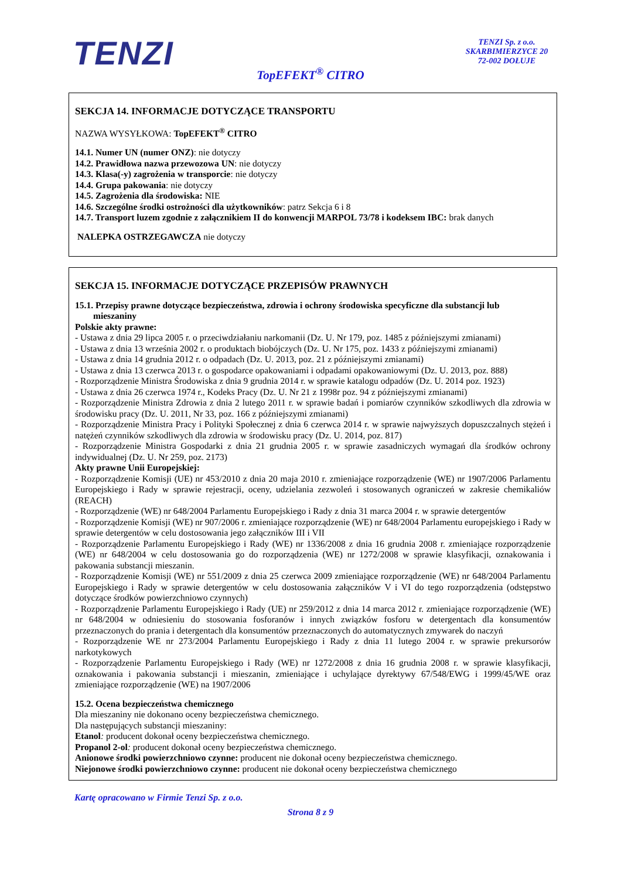TENZI
TENZI Sp. z o.o.
SKARBIMIERZYCE 20
72-002 DOŁUJE
TopEFEKT<sup>®</sup> CITRO
SEKCJA 14. INFORMACJE DOTYCZĄCE TRANSPORTU
NAZWA WYSYŁKOWA: TopEFEKT<sup>®</sup> CITRO
14.1. Numer UN (numer ONZ): nie dotyczy
14.2. Prawidłowa nazwa przewozowa UN: nie dotyczy
14.3. Klasa(-y) zagrożenia w transporcie: nie dotyczy
14.4. Grupa pakowania: nie dotyczy
14.5. Zagrożenia dla środowiska: NIE
14.6. Szczególne środki ostrożności dla użytkowników: patrz Sekcja 6 i 8
14.7. Transport luzem zgodnie z załącznikiem II do konwencji MARPOL 73/78 i kodeksem IBC: brak danych
NALEPKA OSTRZEGAWCZA nie dotyczy
SEKCJA 15. INFORMACJE DOTYCZĄCE PRZEPISÓW PRAWNYCH
15.1. Przepisy prawne dotyczące bezpieczeństwa, zdrowia i ochrony środowiska specyficzne dla substancji lub
mieszaniny
Polskie akty prawne:
- Ustawa z dnia 29 lipca 2005 r. o przeciwdziałaniu narkomanii (Dz. U. Nr 179, poz. 1485 z późniejszymi zmianami)
- Ustawa z dnia 13 września 2002 r. o produktach biobójczych (Dz. U. Nr 175, poz. 1433 z późniejszymi zmianami)
- Ustawa z dnia 14 grudnia 2012 r. o odpadach (Dz. U. 2013, poz. 21 z późniejszymi zmianami)
- Ustawa z dnia 13 czerwca 2013 r. o gospodarce opakowaniami i odpadami opakowaniowymi (Dz. U. 2013, poz. 888)
- Rozporządzenie Ministra Środowiska z dnia 9 grudnia 2014 r. w sprawie katalogu odpadów (Dz. U. 2014 poz. 1923)
- Ustawa z dnia 26 czerwca 1974 r., Kodeks Pracy (Dz. U. Nr 21 z 1998r poz. 94 z późniejszymi zmianami)
- Rozporządzenie Ministra Zdrowia z dnia 2 lutego 2011 r. w sprawie badań i pomiarów czynników szkodliwych dla zdrowia w środowisku pracy (Dz. U. 2011, Nr 33, poz. 166 z późniejszymi zmianami)
- Rozporządzenie Ministra Pracy i Polityki Społecznej z dnia 6 czerwca 2014 r. w sprawie najwyższych dopuszczalnych stężeń i natężeń czynników szkodliwych dla zdrowia w środowisku pracy (Dz. U. 2014, poz. 817)
- Rozporządzenie Ministra Gospodarki z dnia 21 grudnia 2005 r. w sprawie zasadniczych wymagań dla środków ochrony indywidualnej (Dz. U. Nr 259, poz. 2173)
Akty prawne Unii Europejskiej:
- Rozporządzenie Komisji (UE) nr 453/2010 z dnia 20 maja 2010 r. zmieniające rozporządzenie (WE) nr 1907/2006 Parlamentu Europejskiego i Rady w sprawie rejestracji, oceny, udzielania zezwoleń i stosowanych ograniczeń w zakresie chemikaliów (REACH)
- Rozporządzenie (WE) nr 648/2004 Parlamentu Europejskiego i Rady z dnia 31 marca 2004 r. w sprawie detergentów
- Rozporządzenie Komisji (WE) nr 907/2006 r. zmieniające rozporządzenie (WE) nr 648/2004 Parlamentu europejskiego i Rady w sprawie detergentów w celu dostosowania jego załączników III i VII
- Rozporządzenie Parlamentu Europejskiego i Rady (WE) nr 1336/2008 z dnia 16 grudnia 2008 r. zmieniające rozporządzenie (WE) nr 648/2004 w celu dostosowania go do rozporządzenia (WE) nr 1272/2008 w sprawie klasyfikacji, oznakowania i pakowania substancji mieszanin.
- Rozporządzenie Komisji (WE) nr 551/2009 z dnia 25 czerwca 2009 zmieniające rozporządzenie (WE) nr 648/2004 Parlamentu Europejskiego i Rady w sprawie detergentów w celu dostosowania załączników V i VI do tego rozporządzenia (odstępstwo dotyczące środków powierzchniowo czynnych)
- Rozporządzenie Parlamentu Europejskiego i Rady (UE) nr 259/2012 z dnia 14 marca 2012 r. zmieniające rozporządzenie (WE) nr 648/2004 w odniesieniu do stosowania fosforanów i innych związków fosforu w detergentach dla konsumentów przeznaczonych do prania i detergentach dla konsumentów przeznaczonych do automatycznych zmywarek do naczyń
- Rozporządzenie WE nr 273/2004 Parlamentu Europejskiego i Rady z dnia 11 lutego 2004 r. w sprawie prekursorów narkotykowych
- Rozporządzenie Parlamentu Europejskiego i Rady (WE) nr 1272/2008 z dnia 16 grudnia 2008 r. w sprawie klasyfikacji, oznakowania i pakowania substancji i mieszanin, zmieniające i uchylające dyrektywy 67/548/EWG i 1999/45/WE oraz zmieniające rozporządzenie (WE) na 1907/2006
15.2. Ocena bezpieczeństwa chemicznego
Dla mieszaniny nie dokonano oceny bezpieczeństwa chemicznego.
Dla następujących substancji mieszaniny:
Etanol: producent dokonał oceny bezpieczeństwa chemicznego.
Propanol 2-ol: producent dokonał oceny bezpieczeństwa chemicznego.
Anionowe środki powierzchniowo czynne: producent nie dokonał oceny bezpieczeństwa chemicznego.
Niejonowe środki powierzchniowo czynne: producent nie dokonał oceny bezpieczeństwa chemicznego
Kartę opracowano w Firmie Tenzi Sp. z o.o.
Strona 8 z 9